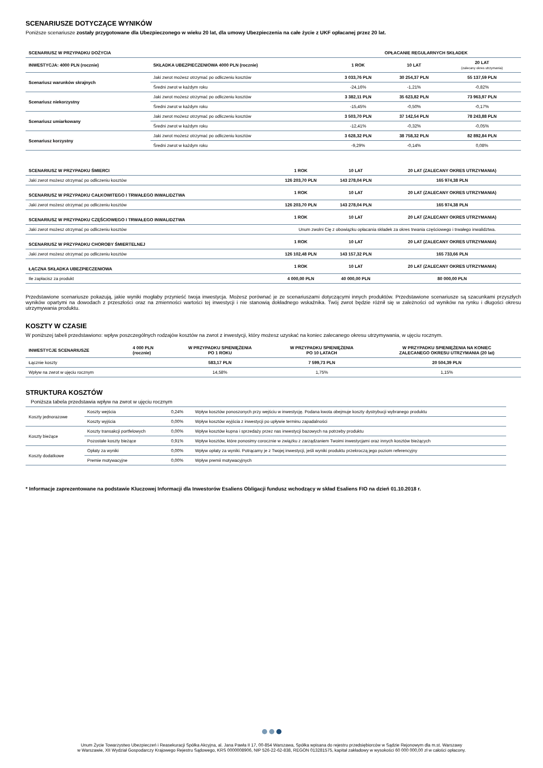SCENARIUSZE DOTYCZĄCE WYNIKÓW
Poniższe scenariusze zostały przygotowane dla Ubezpieczonego w wieku 20 lat, dla umowy Ubezpieczenia na całe życie z UKF opłacanej przez 20 lat.
| SCENARIUSZ W PRZYPADKU DOŻYCIA | | OPŁACANIE REGULARNYCH SKŁADEK | | |
| --- | --- | --- | --- | --- |
| INWESTYCJA: 4000 PLN (rocznie) | SKŁADKA UBEZPIECZENIOWA 4000 PLN (rocznie) | 1 ROK | 10 LAT | 20 LAT (zalecany okres utrzymania) |
| Scenariusz warunków skrajnych | Jaki zwrot możesz otrzymać po odliczeniu kosztów | 3 033,76 PLN | 30 254,37 PLN | 55 137,59 PLN |
| | Średni zwrot w każdym roku | -24,16% | -1,21% | -0,82% |
| Scenariusz niekorzystny | Jaki zwrot możesz otrzymać po odliczeniu kosztów | 3 382,11 PLN | 35 623,82 PLN | 73 963,97 PLN |
| | Średni zwrot w każdym roku | -15,45% | -0,50% | -0,17% |
| Scenariusz umiarkowany | Jaki zwrot możesz otrzymać po odliczeniu kosztów | 3 503,70 PLN | 37 142,54 PLN | 78 243,88 PLN |
| | Średni zwrot w każdym roku | -12,41% | -0,32% | -0,05% |
| Scenariusz korzystny | Jaki zwrot możesz otrzymać po odliczeniu kosztów | 3 628,32 PLN | 38 758,32 PLN | 82 892,84 PLN |
| | Średni zwrot w każdym roku | -9,29% | -0,14% | 0,08% |
| SCENARIUSZ W PRZYPADKU ŚMIERCI | 1 ROK | 10 LAT | 20 LAT (ZALECANY OKRES UTRZYMANIA) |
| --- | --- | --- | --- |
| Jaki zwrot możesz otrzymać po odliczeniu kosztów | 126 203,70 PLN | 143 278,04 PLN | 165 974,38 PLN |
| SCENARIUSZ W PRZYPADKU CAŁKOWITEGO I TRWAŁEGO INWALIDZTWA | 1 ROK | 10 LAT | 20 LAT (ZALECANY OKRES UTRZYMANIA) |
| Jaki zwrot możesz otrzymać po odliczeniu kosztów | 126 203,70 PLN | 143 278,04 PLN | 165 974,38 PLN |
| SCENARIUSZ W PRZYPADKU CZĘŚCIOWEGO I TRWAŁEGO INWALIDZTWA | 1 ROK | 10 LAT | 20 LAT (ZALECANY OKRES UTRZYMANIA) |
| Jaki zwrot możesz otrzymać po odliczeniu kosztów | Unum zwolni Cię z obowiązku opłacania składek za okres trwania częściowego i trwałego inwalidztwa. | | |
| SCENARIUSZ W PRZYPADKU CHOROBY ŚMIERTELNEJ | 1 ROK | 10 LAT | 20 LAT (ZALECANY OKRES UTRZYMANIA) |
| Jaki zwrot możesz otrzymać po odliczeniu kosztów | 126 102,48 PLN | 143 157,32 PLN | 165 733,66 PLN |
| ŁĄCZNA SKŁADKA UBEZPIECZENIOWA | 1 ROK | 10 LAT | 20 LAT (ZALECANY OKRES UTRZYMANIA) |
| Ile zapłacisz za produkt | 4 000,00 PLN | 40 000,00 PLN | 80 000,00 PLN |
Przedstawione scenariusze pokazują, jakie wyniki mogłaby przynieść twoja inwestycja. Możesz porównać je ze scenariuszami dotyczącymi innych produktów. Przedstawione scenariusze są szacunkami przyszłych wyników opartymi na dowodach z przeszłości oraz na zmienności wartości tej inwestycji i nie stanowią dokładnego wskaźnika. Twój zwrot będzie różnił się w zależności od wyników na rynku i długości okresu utrzymywania produktu.
KOSZTY W CZASIE
W poniższej tabeli przedstawiono: wpływ poszczególnych rodzajów kosztów na zwrot z inwestycji, który możesz uzyskać na koniec zalecanego okresu utrzymywania, w ujęciu rocznym.
| INWESTYCJE SCENARIUSZE | 4 000 PLN (rocznie) | W PRZYPADKU SPIENIĘŻENIA PO 1 ROKU | W PRZYPADKU SPIENIĘŻENIA PO 10 LATACH | W PRZYPADKU SPIENIĘŻENIA NA KONIEC ZALECANEGO OKRESU UTRZYMANIA (20 lat) |
| --- | --- | --- | --- | --- |
| Łącznie koszty | | 583,17 PLN | 7 599,73 PLN | 20 504,39 PLN |
| Wpływ na zwrot w ujęciu rocznym | | 14,58% | 1,75% | 1,15% |
STRUKTURA KOSZTÓW
Poniższa tabela przedstawia wpływ na zwrot w ujęciu rocznym
| Koszty jednorazowe | Koszty wejścia | 0,24% | Wpływ kosztów ponoszonych przy wejściu w inwestycję. Podana kwota obejmuje koszty dystrybucji wybranego produktu |
| | Koszty wyjścia | 0,00% | Wpływ kosztów wyjścia z inwestycji po upływie terminu zapadalności |
| Koszty bieżące | Koszty transakcji portfelowych | 0,00% | Wpływ kosztów kupna i sprzedaży przez nas inwestycji bazowych na potrzeby produktu |
| | Pozostałe koszty bieżące | 0,91% | Wpływ kosztów, które ponosimy corocznie w związku z zarządzaniem Twoimi inwestycjami oraz innych kosztów bieżących |
| Koszty dodatkowe | Opłaty za wyniki | 0,00% | Wpływ opłaty za wyniki. Potrącamy je z Twojej inwestycji, jeśli wyniki produktu przekroczą jego poziom referencyjny |
| | Premie motywacyjne | 0,00% | Wpływ premii motywacyjnych |
* Informacje zaprezentowane na podstawie Kluczowej Informacji dla Inwestorów Esaliens Obligacji fundusz wchodzący w skład Esaliens FIO na dzień 01.10.2018 r.
Unum Życie Towarzystwo Ubezpieczeń i Reasekuracji Spółka Akcyjna, al. Jana Pawła II 17, 00-854 Warszawa, Spółka wpisana do rejestru przedsiębiorców w Sądzie Rejonowym dla m.st. Warszawy
w Warszawie, XII Wydział Gospodarczy Krajowego Rejestru Sądowego, KRS 0000008906, NIP 526-22-62-838, REGON 013281575, kapitał zakładowy w wysokości 60 000 000,00 zł w całości opłacony.